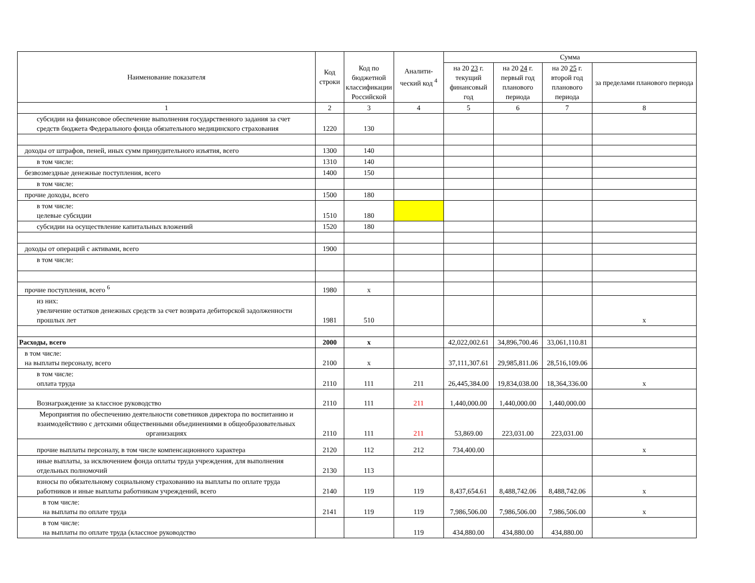| Наименование показателя | Код строки | Код по бюджетной классификации Российской | Аналити-ческий код <sup>4</sup> | Сумма | | | |
| --- | --- | --- | --- | --- | --- | --- | --- |
| | | | | на 20 23 г. текущий финансовый год | на 20 24 г. первый год планового периода | на 20 25 г. второй год планового периода | за пределами планового периода |
| 1 | 2 | 3 | 4 | 5 | 6 | 7 | 8 |
| субсидии на финансовое обеспечение выполнения государственного задания за счет средств бюджета Федерального фонда обязательного медицинского страхования | 1220 | 130 | | | | | |
| доходы от штрафов, пеней, иных сумм принудительного изъятия, всего | 1300 | 140 | | | | | |
| в том числе: | 1310 | 140 | | | | | |
| безвозмездные денежные поступления, всего | 1400 | 150 | | | | | |
| в том числе: | | | | | | | |
| прочие доходы, всего | 1500 | 180 | | | | | |
| в том числе: целевые субсидии | 1510 | 180 | | | | | |
| субсидии на осуществление капитальных вложений | 1520 | 180 | | | | | |
| доходы от операций с активами, всего | 1900 | | | | | | |
| в том числе: | | | | | | | |
| прочие поступления, всего <sup>6</sup> | 1980 | x | | | | | |
| из них: увеличение остатков денежных средств за счет возврата дебиторской задолженности прошлых лет | 1981 | 510 | | | | | x |
| Расходы, всего | 2000 | x | | 42,022,002.61 | 34,896,700.46 | 33,061,110.81 | |
| в том числе: на выплаты персоналу, всего | 2100 | x | | 37,111,307.61 | 29,985,811.06 | 28,516,109.06 | |
| в том числе: оплата труда | 2110 | 111 | 211 | 26,445,384.00 | 19,834,038.00 | 18,364,336.00 | x |
| Вознаграждение за классное руководство | 2110 | 111 | 211 | 1,440,000.00 | 1,440,000.00 | 1,440,000.00 | |
| Мероприятия по обеспечению деятельности советников директора по воспитанию и взаимодействию с детскими общественными объединениями в общеобразовательных организациях | 2110 | 111 | 211 | 53,869.00 | 223,031.00 | 223,031.00 | |
| прочие выплаты персоналу, в том числе компенсационного характера | 2120 | 112 | 212 | 734,400.00 | | | x |
| иные выплаты, за исключением фонда оплаты труда учреждения, для выполнения отдельных полномочий | 2130 | 113 | | | | | |
| взносы по обязательному социальному страхованию на выплаты по оплате труда работников и иные выплаты работникам учреждений, всего | 2140 | 119 | 119 | 8,437,654.61 | 8,488,742.06 | 8,488,742.06 | x |
| в том числе: на выплаты по оплате труда | 2141 | 119 | 119 | 7,986,506.00 | 7,986,506.00 | 7,986,506.00 | x |
| в том числе: на выплаты по оплате труда (классное руководство | | | 119 | 434,880.00 | 434,880.00 | 434,880.00 | |